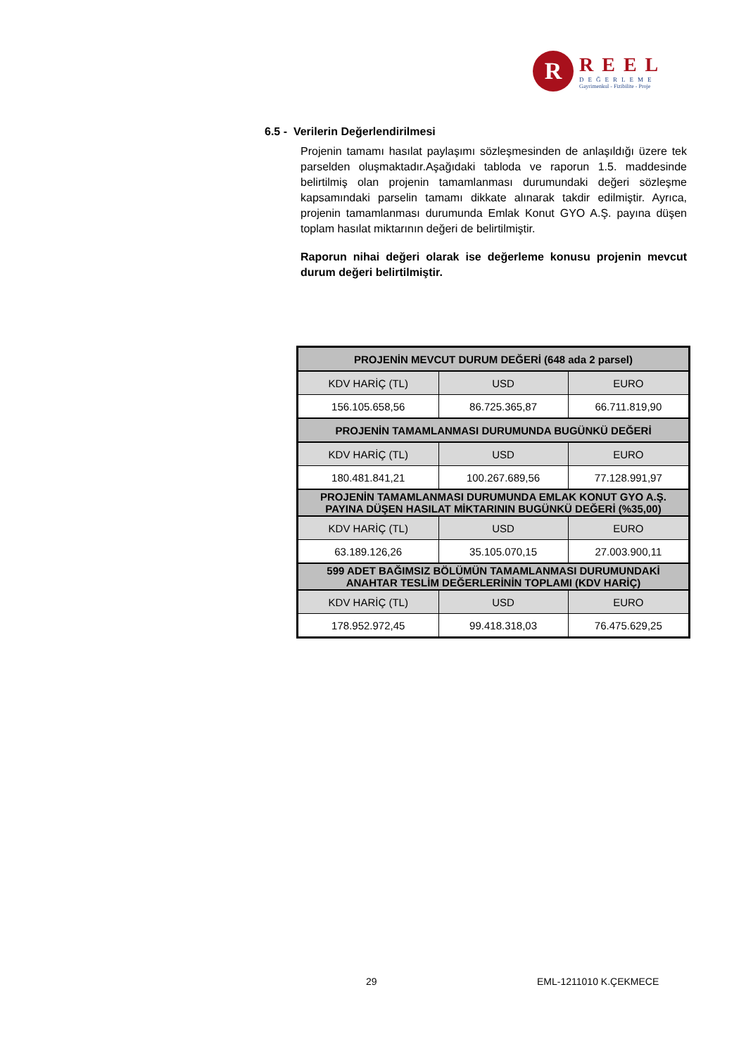R
REEL
DEĞERLEME
Gayrimenkul - Fizibilite - Proje
6.5 - Verilerin Değerlendirilmesi
Projenin tamamı hasılat paylaşımı sözleşmesinden de anlaşıldığı üzere tek parselden oluşmaktadır.Aşağıdaki tabloda ve raporun 1.5. maddesinde belirtilmiş olan projenin tamamlanması durumundaki değeri sözleşme kapsamındaki parselin tamamı dikkate alınarak takdir edilmiştir. Ayrıca, projenin tamamlanması durumunda Emlak Konut GYO A.Ş. payına düşen toplam hasılat miktarının değeri de belirtilmiştir.
Raporun nihai değeri olarak ise değerleme konusu projenin mevcut durum değeri belirtilmiştir.
| PROJENİN MEVCUT DURUM DEĞERİ (648 ada 2 parsel) | | |
| --- | --- | --- |
| KDV HARİÇ (TL) | USD | EURO |
| 156.105.658,56 | 86.725.365,87 | 66.711.819,90 |
| PROJENİN TAMAMLANMASI DURUMUNDA BUGÜNKÜ DEĞERİ | | |
| KDV HARİÇ (TL) | USD | EURO |
| 180.481.841,21 | 100.267.689,56 | 77.128.991,97 |
| PROJENİN TAMAMLANMASI DURUMUNDA EMLAK KONUT GYO A.Ş. PAYINA DÜŞEN HASILAT MİKTARININ BUGÜNKÜ DEĞERİ (%35,00) | | |
| KDV HARİÇ (TL) | USD | EURO |
| 63.189.126,26 | 35.105.070,15 | 27.003.900,11 |
| 599 ADET BAĞIMSIZ BÖLÜMÜN TAMAMLANMASI DURUMUNDAKİ ANAHTAR TESLİM DEĞERLERİNİN TOPLAMI (KDV HARİÇ) | | |
| KDV HARİÇ (TL) | USD | EURO |
| 178.952.972,45 | 99.418.318,03 | 76.475.629,25 |
29 EML-1211010 K.ÇEKMECE